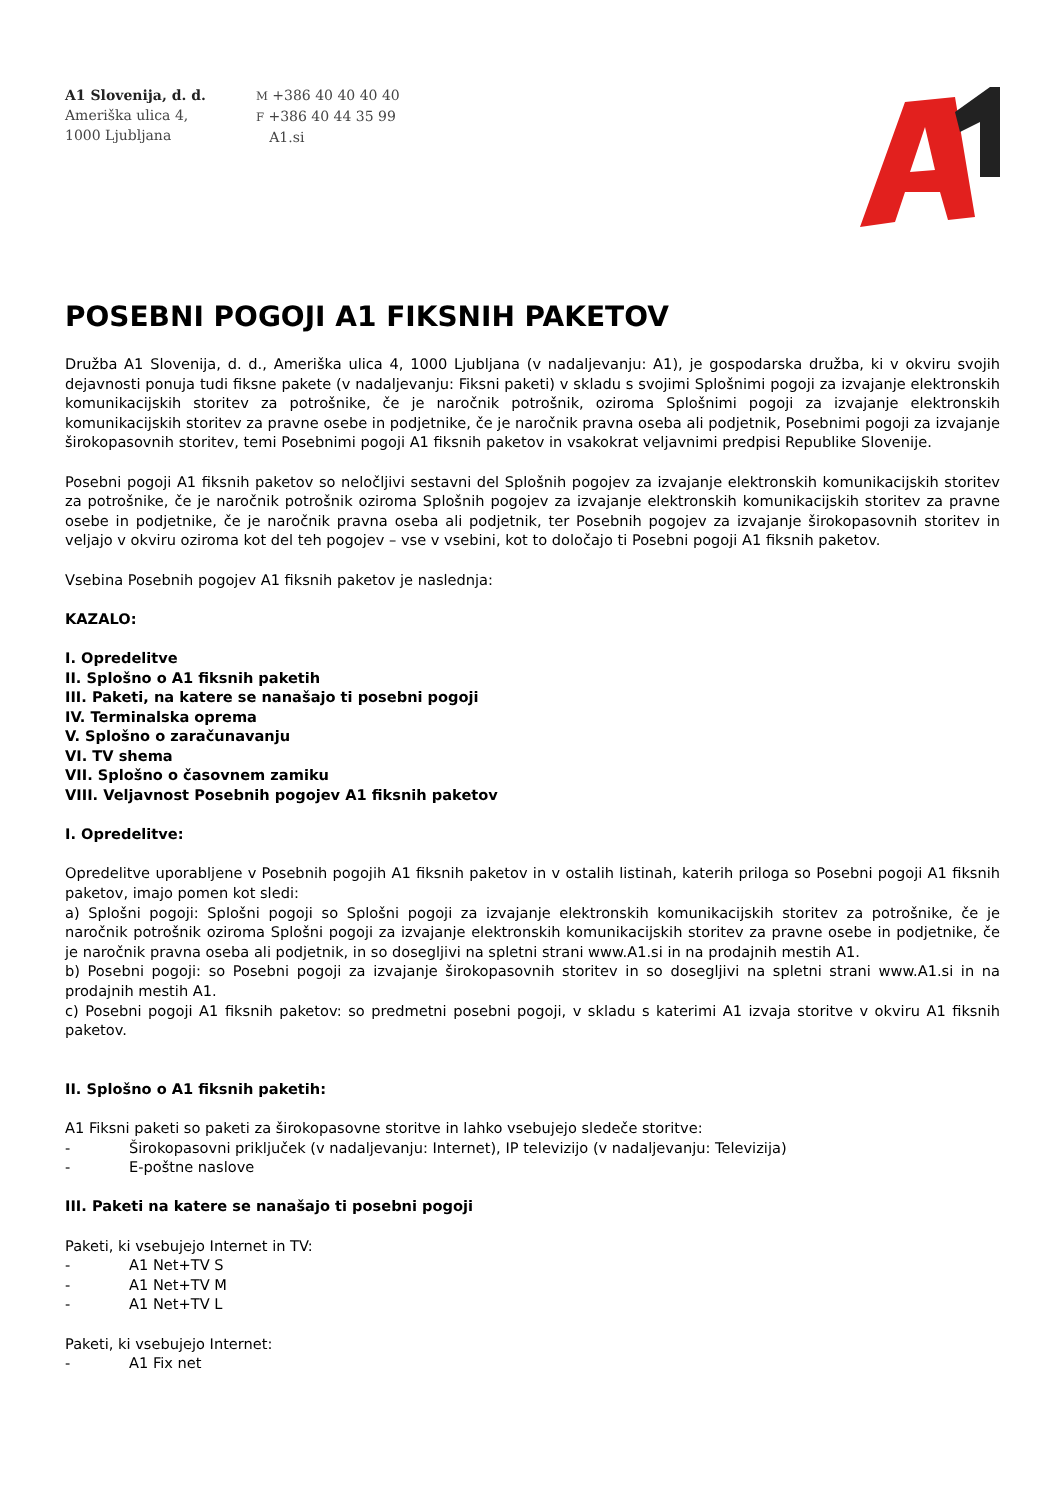A1 Slovenija, d. d.
Ameriška ulica 4,
1000 Ljubljana
M +386 40 40 40 40
F +386 40 44 35 99
A1.si
POSEBNI POGOJI A1 FIKSNIH PAKETOV
Družba A1 Slovenija, d. d., Ameriška ulica 4, 1000 Ljubljana (v nadaljevanju: A1), je gospodarska družba, ki v okviru svojih dejavnosti ponuja tudi fiksne pakete (v nadaljevanju: Fiksni paketi) v skladu s svojimi Splošnimi pogoji za izvajanje elektronskih komunikacijskih storitev za potrošnike, če je naročnik potrošnik, oziroma Splošnimi pogoji za izvajanje elektronskih komunikacijskih storitev za pravne osebe in podjetnike, če je naročnik pravna oseba ali podjetnik, Posebnimi pogoji za izvajanje širokopasovnih storitev, temi Posebnimi pogoji A1 fiksnih paketov in vsakokrat veljavnimi predpisi Republike Slovenije.
Posebni pogoji A1 fiksnih paketov so neločljivi sestavni del Splošnih pogojev za izvajanje elektronskih komunikacijskih storitev za potrošnike, če je naročnik potrošnik oziroma Splošnih pogojev za izvajanje elektronskih komunikacijskih storitev za pravne osebe in podjetnike, če je naročnik pravna oseba ali podjetnik, ter Posebnih pogojev za izvajanje širokopasovnih storitev in veljajo v okviru oziroma kot del teh pogojev – vse v vsebini, kot to določajo ti Posebni pogoji A1 fiksnih paketov.
Vsebina Posebnih pogojev A1 fiksnih paketov je naslednja:
KAZALO:
I. Opredelitve
II. Splošno o A1 fiksnih paketih
III. Paketi, na katere se nanašajo ti posebni pogoji
IV. Terminalska oprema
V. Splošno o zaračunavanju
VI. TV shema
VII. Splošno o časovnem zamiku
VIII. Veljavnost Posebnih pogojev A1 fiksnih paketov
I. Opredelitve:
Opredelitve uporabljene v Posebnih pogojih A1 fiksnih paketov in v ostalih listinah, katerih priloga so Posebni pogoji A1 fiksnih paketov, imajo pomen kot sledi:
a) Splošni pogoji: Splošni pogoji so Splošni pogoji za izvajanje elektronskih komunikacijskih storitev za potrošnike, če je naročnik potrošnik oziroma Splošni pogoji za izvajanje elektronskih komunikacijskih storitev za pravne osebe in podjetnike, če je naročnik pravna oseba ali podjetnik, in so dosegljivi na spletni strani www.A1.si in na prodajnih mestih A1.
b) Posebni pogoji: so Posebni pogoji za izvajanje širokopasovnih storitev in so dosegljivi na spletni strani www.A1.si in na prodajnih mestih A1.
c) Posebni pogoji A1 fiksnih paketov: so predmetni posebni pogoji, v skladu s katerimi A1 izvaja storitve v okviru A1 fiksnih paketov.
II. Splošno o A1 fiksnih paketih:
A1 Fiksni paketi so paketi za širokopasovne storitve in lahko vsebujejo sledeče storitve:
- Širokopasovni priključek (v nadaljevanju: Internet), IP televizijo (v nadaljevanju: Televizija)
- E-poštne naslove
III. Paketi na katere se nanašajo ti posebni pogoji
Paketi, ki vsebujejo Internet in TV:
- A1 Net+TV S
- A1 Net+TV M
- A1 Net+TV L
Paketi, ki vsebujejo Internet:
- A1 Fix net